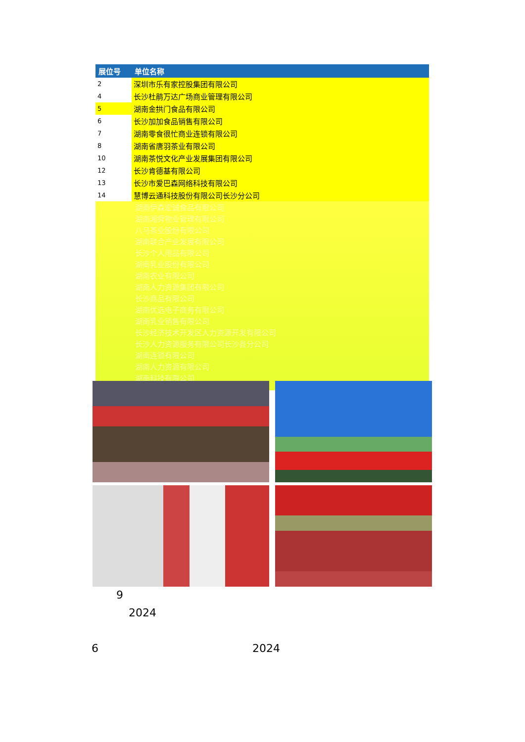| 展位号 | 单位名称 |
| --- | --- |
| 2 | 深圳市乐有家控股集团有限公司 |
| 4 | 长沙杜鹃万达广场商业管理有限公司 |
| 5 | 湖南金拱门食品有限公司 |
| 6 | 长沙加加食品销售有限公司 |
| 7 | 湖南零食很忙商业连锁有限公司 |
| 8 | 湖南省唐羽茶业有限公司 |
| 10 | 湖南茶悦文化产业发展集团有限公司 |
| 12 | 长沙肯德基有限公司 |
| 13 | 长沙市爱巴森网络科技有限公司 |
| 14 | 慧博云通科技股份有限公司长沙分公司 |
湖南伊森宏诚食品有限公司
湖南湘舜物业管理有限公司
八马茶业股份有限公司
湖南联合产业发展有限公司
长沙个人用品有限公司
湖南乳业股份有限公司
湖南农业有限公司
湖南人力资源集团有限公司
长沙商品有限公司
湖南优选电子商务有限公司
湖南乳业销售有限公司
长沙经济技术开发区人力资源开发有限公司
长沙人力资源服务有限公司长沙县分公司
湖南连锁有限公司
湖南人力资源有限公司
湖南科技有限公司
9
2024
6 2024